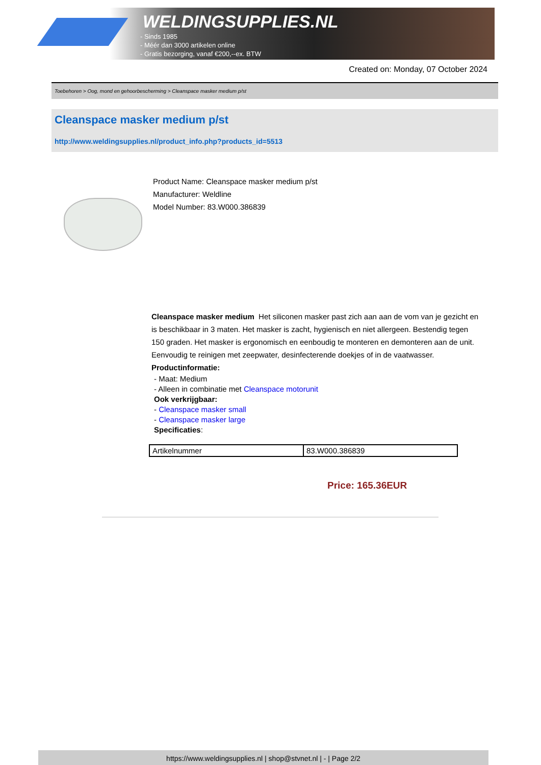WELDINGSUPPLIES.NL
- Sinds 1985
- Méér dan 3000 artikelen online
- Gratis bezorging, vanaf €200,--ex. BTW
Created on: Monday, 07 October 2024
Toebehoren > Oog, mond en gehoorbescherming > Cleanspace masker medium p/st
Cleanspace masker medium p/st
http://www.weldingsupplies.nl/product_info.php?products_id=5513
Product Name: Cleanspace masker medium p/st
Manufacturer: Weldline
Model Number: 83.W000.386839
Cleanspace masker medium Het siliconen masker past zich aan aan de vom van je gezicht en is beschikbaar in 3 maten. Het masker is zacht, hygienisch en niet allergeen. Bestendig tegen 150 graden. Het masker is ergonomisch en eenboudig te monteren en demonteren aan de unit. Eenvoudig te reinigen met zeepwater, desinfecterende doekjes of in de vaatwasser. Productinformatie:
- Maat: Medium
- Alleen in combinatie met Cleanspace motorunit
Ook verkrijgbaar:
- Cleanspace masker small
- Cleanspace masker large
Specificaties:
| Artikelnummer | 83.W000.386839 |
Price: 165.36EUR
https://www.weldingsupplies.nl | shop@stvnet.nl | - | Page 2/2